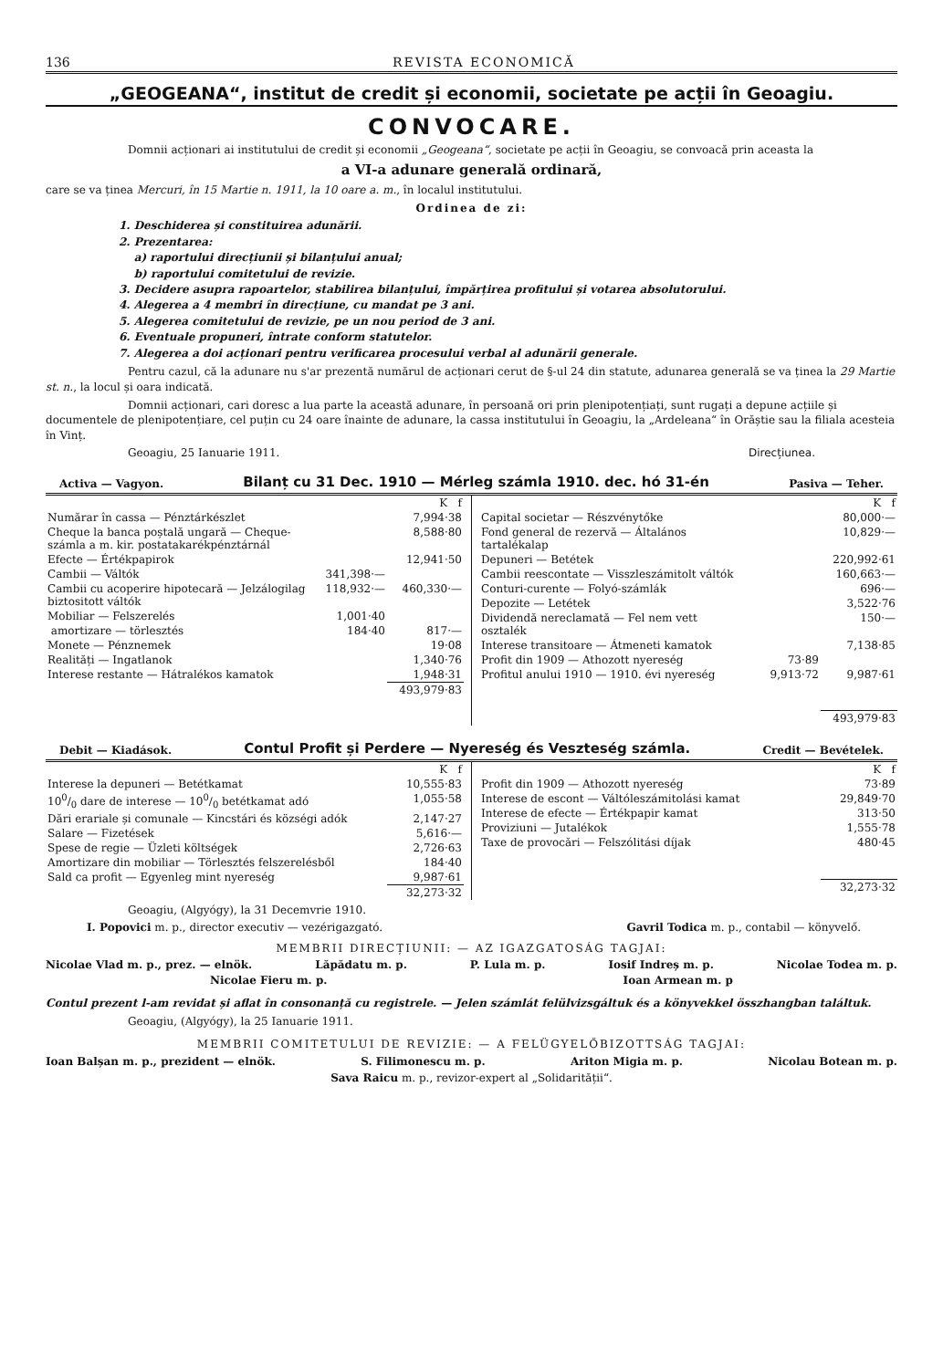136 REVISTA ECONOMICĂ
„GEOGEANA“, institut de credit și economii, societate pe acții în Geoagiu.
CONVOCARE.
Domnii acționari ai institutului de credit și economii „Geogeana“, societate pe acții în Geoagiu, se convoacă prin aceasta la
a VI-a adunare generală ordinară,
care se va ținea Mercuri, în 15 Martie n. 1911, la 10 oare a. m., în localul institutului.
Ordinea de zi:
1. Deschiderea și constituirea adunării.
2. Prezentarea:
a) raportului direcțiunii și bilanțului anual;
b) raportului comitetului de revizie.
3. Decidere asupra rapoartelor, stabilirea bilanțului, împărțirea profitului și votarea absolutorului.
4. Alegerea a 4 membri în direcțiune, cu mandat pe 3 ani.
5. Alegerea comitetului de revizie, pe un nou period de 3 ani.
6. Eventuale propuneri, întrate conform statutelor.
7. Alegerea a doi acționari pentru verificarea procesului verbal al adunării generale.
Pentru cazul, că la adunare nu s'ar prezentă numărul de acționari cerut de §-ul 24 din statute, adunarea generală se va ținea la 29 Martie st. n., la locul și oara indicată.
Domnii acționari, cari doresc a lua parte la această adunare, în persoană ori prin plenipotențiați, sunt rugați a depune acțiile și documentele de plenipotențiare, cel puțin cu 24 oare înainte de adunare, la cassa institutului în Geoagiu, la „Ardeleana“ în Orăștie sau la filiala acesteia în Vinț.
Geoagiu, 25 Ianuarie 1911. Direcțiunea.
Activa — Vagyon. Bilanț cu 31 Dec. 1910 — Mérleg számla 1910. dec. hó 31-én Pasiva — Teher.
| | | K f |
| Numărar în cassa — Pénztárkészlet | | 7,994·38 |
| Cheque la banca poștală ungară — Cheque-számla a m. kir. postatakarékpénztárnál | | 8,588·80 |
| Efecte — Értékpapirok | | 12,941·50 |
| Cambii — Váltók | 341,398·— | |
| Cambii cu acoperire hipotecară — Jelzálogilag biztositott váltók | 118,932·— | 460,330·— |
| Mobiliar — Felszerelés | 1,001·40 | |
| amortizare — törlesztés | 184·40 | 817·— |
| Monete — Pénznemek | | 19·08 |
| Realități — Ingatlanok | | 1,340·76 |
| Interese restante — Hátralékos kamatok | | 1,948·31 |
| | | 493,979·83 |
| | | K f |
| Capital societar — Részvénytőke | | 80,000·— |
| Fond general de rezervă — Általános tartalékalap | | 10,829·— |
| Depuneri — Betétek | | 220,992·61 |
| Cambii reescontate — Visszleszámitolt váltók | | 160,663·— |
| Conturi-curente — Folyó-számlák | | 696·— |
| Depozite — Letétek | | 3,522·76 |
| Dividendă nereclamată — Fel nem vett osztalék | | 150·— |
| Interese transitoare — Átmeneti kamatok | | 7,138·85 |
| Profit din 1909 — Athozott nyereség | 73·89 | |
| Profitul anului 1910 — 1910. évi nyereség | 9,913·72 | 9,987·61 |
| | | 493,979·83 |
Debit — Kiadások. Contul Profit și Perdere — Nyereség és Veszteség számla. Credit — Bevételek.
| | K f |
| Interese la depuneri — Betétkamat | 10,555·83 |
| 100/0 dare de interese — 100/0 betétkamat adó | 1,055·58 |
| Dări erariale și comunale — Kincstári és községi adók | 2,147·27 |
| Salare — Fizetések | 5,616·— |
| Spese de regie — Üzleti költségek | 2,726·63 |
| Amortizare din mobiliar — Törlesztés felszerelésből | 184·40 |
| Sald ca profit — Egyenleg mint nyereség | 9,987·61 |
| | 32,273·32 |
| | K f |
| Profit din 1909 — Athozott nyereség | 73·89 |
| Interese de escont — Váltóleszámitolási kamat | 29,849·70 |
| Interese de efecte — Értékpapir kamat | 313·50 |
| Proviziuni — Jutalékok | 1,555·78 |
| Taxe de provocări — Felszólitási díjak | 480·45 |
| | 32,273·32 |
Geoagiu, (Algyógy), la 31 Decemvrie 1910.
I. Popovici m. p., director executiv — vezérigazgató. Gavril Todica m. p., contabil — könyvelő.
MEMBRII DIRECȚIUNII: — AZ IGAZGATOSÁG TAGJAI:
Nicolae Vlad m. p., prez. — elnök. Lăpădatu m. p. P. Lula m. p. Iosif Indreș m. p. Nicolae Todea m. p.
Nicolae Fieru m. p. Ioan Armean m. p
Contul prezent l-am revidat și aflat în consonanță cu registrele. — Jelen számlát felülvizsgáltuk és a könyvekkel összhangban találtuk.
Geoagiu, (Algyógy), la 25 Ianuarie 1911.
MEMBRII COMITETULUI DE REVIZIE: — A FELÜGYELŐBIZOTTSÁG TAGJAI:
Ioan Balșan m. p., prezident — elnök. S. Filimonescu m. p. Ariton Migia m. p. Nicolau Botean m. p.
Sava Raicu m. p., revizor-expert al „Solidarității“.